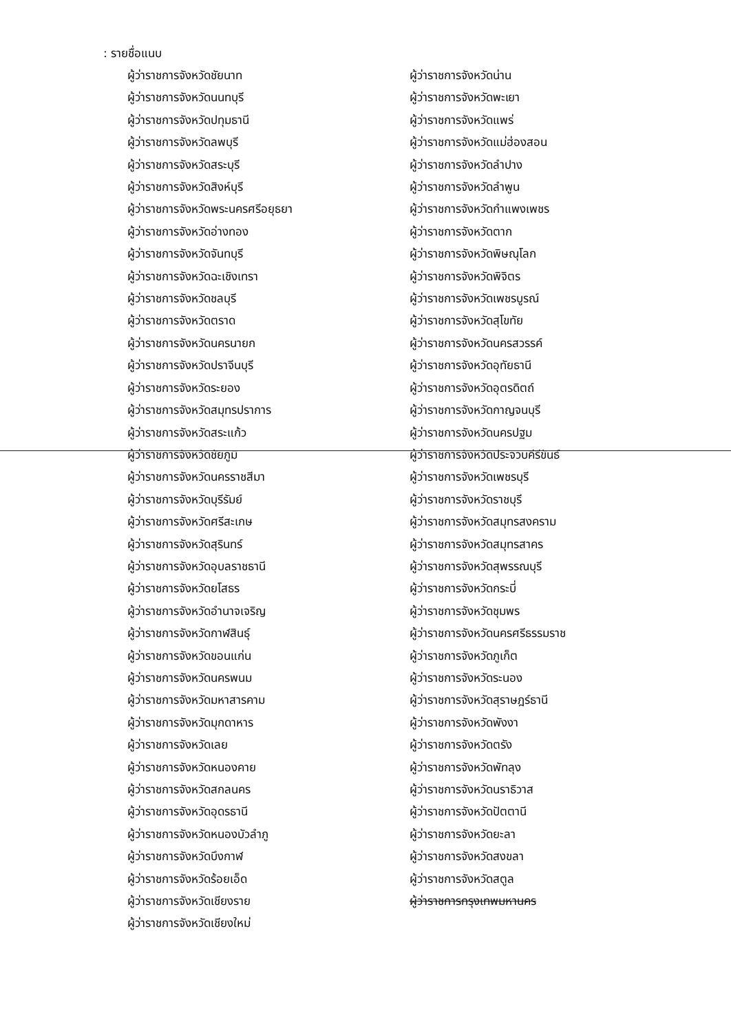: รายชื่อแนบ
ผู้ว่าราชการจังหวัดชัยนาท
ผู้ว่าราชการจังหวัดนนทบุรี
ผู้ว่าราชการจังหวัดปทุมธานี
ผู้ว่าราชการจังหวัดลพบุรี
ผู้ว่าราชการจังหวัดสระบุรี
ผู้ว่าราชการจังหวัดสิงห์บุรี
ผู้ว่าราชการจังหวัดพระนครศรีอยุธยา
ผู้ว่าราชการจังหวัดอ่างทอง
ผู้ว่าราชการจังหวัดจันทบุรี
ผู้ว่าราชการจังหวัดฉะเชิงเทรา
ผู้ว่าราชการจังหวัดชลบุรี
ผู้ว่าราชการจังหวัดตราด
ผู้ว่าราชการจังหวัดนครนายก
ผู้ว่าราชการจังหวัดปราจีนบุรี
ผู้ว่าราชการจังหวัดระยอง
ผู้ว่าราชการจังหวัดสมุทรปราการ
ผู้ว่าราชการจังหวัดสระแก้ว
ผู้ว่าราชการจังหวัดชัยภูมิ
ผู้ว่าราชการจังหวัดนครราชสีมา
ผู้ว่าราชการจังหวัดบุรีรัมย์
ผู้ว่าราชการจังหวัดศรีสะเกษ
ผู้ว่าราชการจังหวัดสุรินทร์
ผู้ว่าราชการจังหวัดอุบลราชธานี
ผู้ว่าราชการจังหวัดยโสธร
ผู้ว่าราชการจังหวัดอำนาจเจริญ
ผู้ว่าราชการจังหวัดกาฬสินธุ์
ผู้ว่าราชการจังหวัดขอนแก่น
ผู้ว่าราชการจังหวัดนครพนม
ผู้ว่าราชการจังหวัดมหาสารคาม
ผู้ว่าราชการจังหวัดมุกดาหาร
ผู้ว่าราชการจังหวัดเลย
ผู้ว่าราชการจังหวัดหนองคาย
ผู้ว่าราชการจังหวัดสกลนคร
ผู้ว่าราชการจังหวัดอุดรธานี
ผู้ว่าราชการจังหวัดหนองบัวลำภู
ผู้ว่าราชการจังหวัดบึงกาฬ
ผู้ว่าราชการจังหวัดร้อยเอ็ด
ผู้ว่าราชการจังหวัดเชียงราย
ผู้ว่าราชการจังหวัดเชียงใหม่
ผู้ว่าราชการจังหวัดน่าน
ผู้ว่าราชการจังหวัดพะเยา
ผู้ว่าราชการจังหวัดแพร่
ผู้ว่าราชการจังหวัดแม่ฮ่องสอน
ผู้ว่าราชการจังหวัดลำปาง
ผู้ว่าราชการจังหวัดลำพูน
ผู้ว่าราชการจังหวัดกำแพงเพชร
ผู้ว่าราชการจังหวัดตาก
ผู้ว่าราชการจังหวัดพิษณุโลก
ผู้ว่าราชการจังหวัดพิจิตร
ผู้ว่าราชการจังหวัดเพชรบูรณ์
ผู้ว่าราชการจังหวัดสุโขทัย
ผู้ว่าราชการจังหวัดนครสวรรค์
ผู้ว่าราชการจังหวัดอุทัยธานี
ผู้ว่าราชการจังหวัดอุตรดิตถ์
ผู้ว่าราชการจังหวัดกาญจนบุรี
ผู้ว่าราชการจังหวัดนครปฐม
ผู้ว่าราชการจังหวัดประจวบคีรีขันธ์
ผู้ว่าราชการจังหวัดเพชรบุรี
ผู้ว่าราชการจังหวัดราชบุรี
ผู้ว่าราชการจังหวัดสมุทรสงคราม
ผู้ว่าราชการจังหวัดสมุทรสาคร
ผู้ว่าราชการจังหวัดสุพรรณบุรี
ผู้ว่าราชการจังหวัดกระบี่
ผู้ว่าราชการจังหวัดชุมพร
ผู้ว่าราชการจังหวัดนครศรีธรรมราช
ผู้ว่าราชการจังหวัดภูเก็ต
ผู้ว่าราชการจังหวัดระนอง
ผู้ว่าราชการจังหวัดสุราษฎร์ธานี
ผู้ว่าราชการจังหวัดพังงา
ผู้ว่าราชการจังหวัดตรัง
ผู้ว่าราชการจังหวัดพัทลุง
ผู้ว่าราชการจังหวัดนราธิวาส
ผู้ว่าราชการจังหวัดปัตตานี
ผู้ว่าราชการจังหวัดยะลา
ผู้ว่าราชการจังหวัดสงขลา
ผู้ว่าราชการจังหวัดสตูล
ผู้ว่าราชการกรุงเทพมหานคร